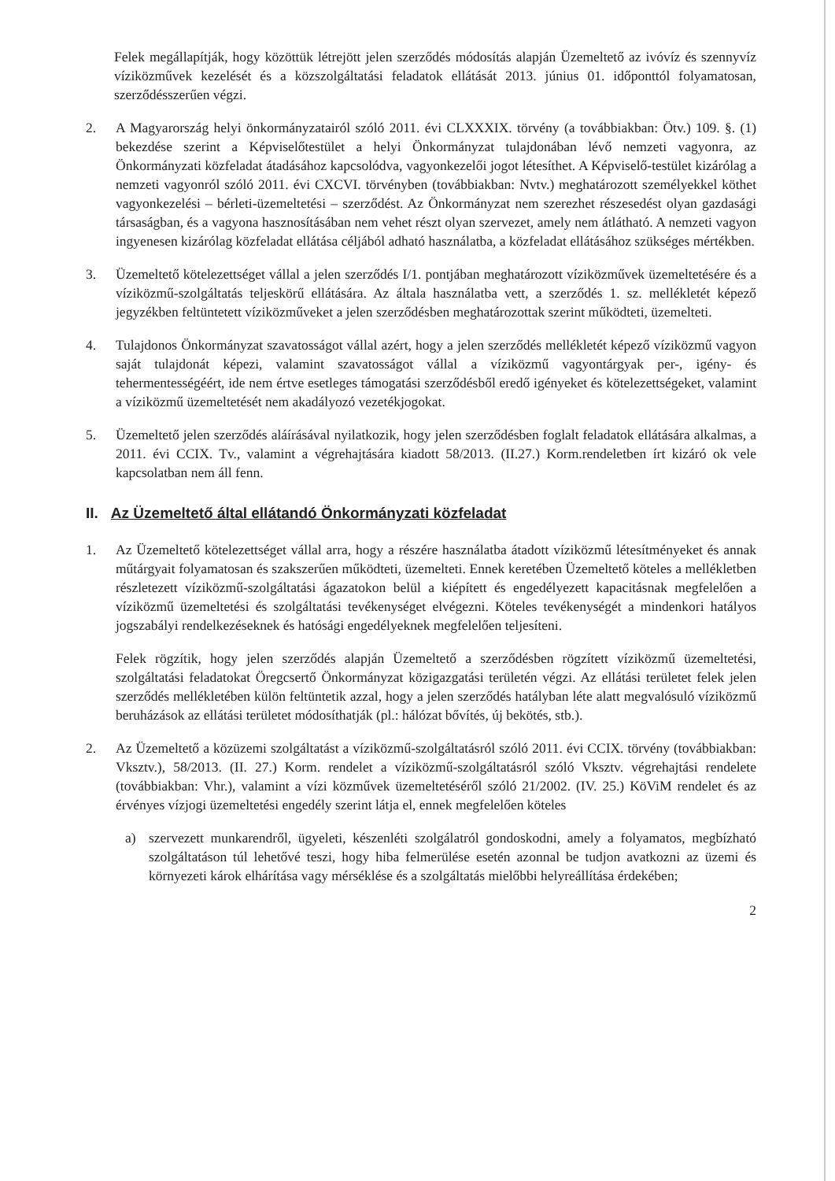Felek megállapítják, hogy közöttük létrejött jelen szerződés módosítás alapján Üzemeltető az ivóvíz és szennyvíz víziközművek kezelését és a közszolgáltatási feladatok ellátását 2013. június 01. időponttól folyamatosan, szerződésszerűen végzi.
2. A Magyarország helyi önkormányzatairól szóló 2011. évi CLXXXIX. törvény (a továbbiakban: Ötv.) 109. §. (1) bekezdése szerint a Képviselőtestület a helyi Önkormányzat tulajdonában lévő nemzeti vagyonra, az Önkormányzati közfeladat átadásához kapcsolódva, vagyonkezelői jogot létesíthet. A Képviselő-testület kizárólag a nemzeti vagyonról szóló 2011. évi CXCVI. törvényben (továbbiakban: Nvtv.) meghatározott személyekkel köthet vagyonkezelési – bérleti-üzemeltetési – szerződést. Az Önkormányzat nem szerezhet részesedést olyan gazdasági társaságban, és a vagyona hasznosításában nem vehet részt olyan szervezet, amely nem átlátható. A nemzeti vagyon ingyenesen kizárólag közfeladat ellátása céljából adható használatba, a közfeladat ellátásához szükséges mértékben.
3. Üzemeltető kötelezettséget vállal a jelen szerződés I/1. pontjában meghatározott víziközművek üzemeltetésére és a víziközmű-szolgáltatás teljeskörű ellátására. Az általa használatba vett, a szerződés 1. sz. mellékletét képező jegyzékben feltüntetett víziközműveket a jelen szerződésben meghatározottak szerint működteti, üzemelteti.
4. Tulajdonos Önkormányzat szavatosságot vállal azért, hogy a jelen szerződés mellékletét képező víziközmű vagyon saját tulajdonát képezi, valamint szavatosságot vállal a víziközmű vagyontárgyak per-, igény- és tehermentességéért, ide nem értve esetleges támogatási szerződésből eredő igényeket és kötelezettségeket, valamint a víziközmű üzemeltetését nem akadályozó vezetékjogokat.
5. Üzemeltető jelen szerződés aláírásával nyilatkozik, hogy jelen szerződésben foglalt feladatok ellátására alkalmas, a 2011. évi CCIX. Tv., valamint a végrehajtására kiadott 58/2013. (II.27.) Korm.rendeletben írt kizáró ok vele kapcsolatban nem áll fenn.
II. Az Üzemeltető által ellátandó Önkormányzati közfeladat
1. Az Üzemeltető kötelezettséget vállal arra, hogy a részére használatba átadott víziközmű létesítményeket és annak műtárgyait folyamatosan és szakszerűen működteti, üzemelteti. Ennek keretében Üzemeltető köteles a mellékletben részletezett víziközmű-szolgáltatási ágazatokon belül a kiépített és engedélyezett kapacitásnak megfelelően a víziközmű üzemeltetési és szolgáltatási tevékenységet elvégezni. Köteles tevékenységét a mindenkori hatályos jogszabályi rendelkezéseknek és hatósági engedélyeknek megfelelően teljesíteni.
Felek rögzítik, hogy jelen szerződés alapján Üzemeltető a szerződésben rögzített víziközmű üzemeltetési, szolgáltatási feladatokat Öregcsertő Önkormányzat közigazgatási területén végzi. Az ellátási területet felek jelen szerződés mellékletében külön feltüntetik azzal, hogy a jelen szerződés hatályban léte alatt megvalósuló víziközmű beruházások az ellátási területet módosíthatják (pl.: hálózat bővítés, új bekötés, stb.).
2. Az Üzemeltető a közüzemi szolgáltatást a víziközmű-szolgáltatásról szóló 2011. évi CCIX. törvény (továbbiakban: Vksztv.), 58/2013. (II. 27.) Korm. rendelet a víziközmű-szolgáltatásról szóló Vksztv. végrehajtási rendelete (továbbiakban: Vhr.), valamint a vízi közművek üzemeltetéséről szóló 21/2002. (IV. 25.) KöViM rendelet és az érvényes vízjogi üzemeltetési engedély szerint látja el, ennek megfelelően köteles
a) szervezett munkarendről, ügyeleti, készenléti szolgálatról gondoskodni, amely a folyamatos, megbízható szolgáltatáson túl lehetővé teszi, hogy hiba felmerülése esetén azonnal be tudjon avatkozni az üzemi és környezeti károk elhárítása vagy mérséklése és a szolgáltatás mielőbbi helyreállítása érdekében;
2